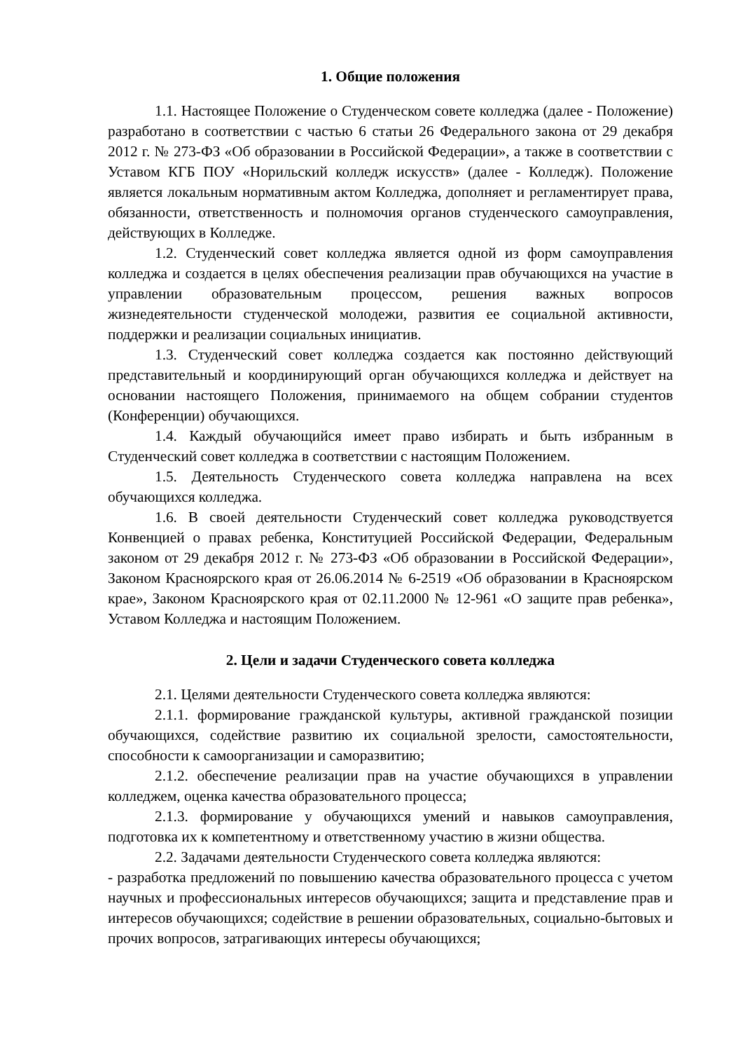1. Общие положения
1.1. Настоящее Положение о Студенческом совете колледжа (далее - Положение) разработано в соответствии с частью 6 статьи 26 Федерального закона от 29 декабря 2012 г. № 273-ФЗ «Об образовании в Российской Федерации», а также в соответствии с Уставом КГБ ПОУ «Норильский колледж искусств» (далее - Колледж). Положение является локальным нормативным актом Колледжа, дополняет и регламентирует права, обязанности, ответственность и полномочия органов студенческого самоуправления, действующих в Колледже.
1.2. Студенческий совет колледжа является одной из форм самоуправления колледжа и создается в целях обеспечения реализации прав обучающихся на участие в управлении образовательным процессом, решения важных вопросов жизнедеятельности студенческой молодежи, развития ее социальной активности, поддержки и реализации социальных инициатив.
1.3. Студенческий совет колледжа создается как постоянно действующий представительный и координирующий орган обучающихся колледжа и действует на основании настоящего Положения, принимаемого на общем собрании студентов (Конференции) обучающихся.
1.4. Каждый обучающийся имеет право избирать и быть избранным в Студенческий совет колледжа в соответствии с настоящим Положением.
1.5. Деятельность Студенческого совета колледжа направлена на всех обучающихся колледжа.
1.6. В своей деятельности Студенческий совет колледжа руководствуется Конвенцией о правах ребенка, Конституцией Российской Федерации, Федеральным законом от 29 декабря 2012 г. № 273-ФЗ «Об образовании в Российской Федерации», Законом Красноярского края от 26.06.2014 № 6-2519 «Об образовании в Красноярском крае», Законом Красноярского края от 02.11.2000 № 12-961 «О защите прав ребенка», Уставом Колледжа и настоящим Положением.
2. Цели и задачи Студенческого совета колледжа
2.1. Целями деятельности Студенческого совета колледжа являются:
2.1.1. формирование гражданской культуры, активной гражданской позиции обучающихся, содействие развитию их социальной зрелости, самостоятельности, способности к самоорганизации и саморазвитию;
2.1.2. обеспечение реализации прав на участие обучающихся в управлении колледжем, оценка качества образовательного процесса;
2.1.3. формирование у обучающихся умений и навыков самоуправления, подготовка их к компетентному и ответственному участию в жизни общества.
2.2. Задачами деятельности Студенческого совета колледжа являются:
- разработка предложений по повышению качества образовательного процесса с учетом научных и профессиональных интересов обучающихся; защита и представление прав и интересов обучающихся; содействие в решении образовательных, социально-бытовых и прочих вопросов, затрагивающих интересы обучающихся;